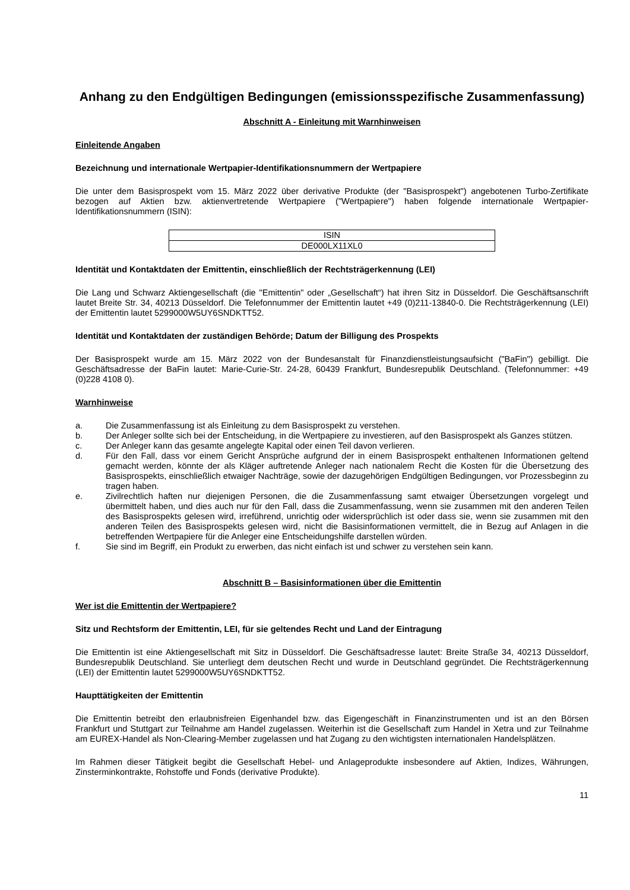Anhang zu den Endgültigen Bedingungen (emissionsspezifische Zusammenfassung)
Abschnitt A - Einleitung mit Warnhinweisen
Einleitende Angaben
Bezeichnung und internationale Wertpapier-Identifikationsnummern der Wertpapiere
Die unter dem Basisprospekt vom 15. März 2022 über derivative Produkte (der "Basisprospekt") angebotenen Turbo-Zertifikate bezogen auf Aktien bzw. aktienvertretende Wertpapiere ("Wertpapiere") haben folgende internationale Wertpapier-Identifikationsnummern (ISIN):
| ISIN |
| DE000LX11XL0 |
Identität und Kontaktdaten der Emittentin, einschließlich der Rechtsträgerkennung (LEI)
Die Lang und Schwarz Aktiengesellschaft (die "Emittentin" oder „Gesellschaft“) hat ihren Sitz in Düsseldorf. Die Geschäftsanschrift lautet Breite Str. 34, 40213 Düsseldorf. Die Telefonnummer der Emittentin lautet +49 (0)211-13840-0. Die Rechtsträgerkennung (LEI) der Emittentin lautet 5299000W5UY6SNDKTT52.
Identität und Kontaktdaten der zuständigen Behörde; Datum der Billigung des Prospekts
Der Basisprospekt wurde am 15. März 2022 von der Bundesanstalt für Finanzdienstleistungsaufsicht ("BaFin") gebilligt. Die Geschäftsadresse der BaFin lautet: Marie-Curie-Str. 24-28, 60439 Frankfurt, Bundesrepublik Deutschland. (Telefonnummer: +49 (0)228 4108 0).
Warnhinweise
a. Die Zusammenfassung ist als Einleitung zu dem Basisprospekt zu verstehen.
b. Der Anleger sollte sich bei der Entscheidung, in die Wertpapiere zu investieren, auf den Basisprospekt als Ganzes stützen.
c. Der Anleger kann das gesamte angelegte Kapital oder einen Teil davon verlieren.
d. Für den Fall, dass vor einem Gericht Ansprüche aufgrund der in einem Basisprospekt enthaltenen Informationen geltend gemacht werden, könnte der als Kläger auftretende Anleger nach nationalem Recht die Kosten für die Übersetzung des Basisprospekts, einschließlich etwaiger Nachträge, sowie der dazugehörigen Endgültigen Bedingungen, vor Prozessbeginn zu tragen haben.
e. Zivilrechtlich haften nur diejenigen Personen, die die Zusammenfassung samt etwaiger Übersetzungen vorgelegt und übermittelt haben, und dies auch nur für den Fall, dass die Zusammenfassung, wenn sie zusammen mit den anderen Teilen des Basisprospekts gelesen wird, irreführend, unrichtig oder widersprüchlich ist oder dass sie, wenn sie zusammen mit den anderen Teilen des Basisprospekts gelesen wird, nicht die Basisinformationen vermittelt, die in Bezug auf Anlagen in die betreffenden Wertpapiere für die Anleger eine Entscheidungshilfe darstellen würden.
f. Sie sind im Begriff, ein Produkt zu erwerben, das nicht einfach ist und schwer zu verstehen sein kann.
Abschnitt B – Basisinformationen über die Emittentin
Wer ist die Emittentin der Wertpapiere?
Sitz und Rechtsform der Emittentin, LEI, für sie geltendes Recht und Land der Eintragung
Die Emittentin ist eine Aktiengesellschaft mit Sitz in Düsseldorf. Die Geschäftsadresse lautet: Breite Straße 34, 40213 Düsseldorf, Bundesrepublik Deutschland. Sie unterliegt dem deutschen Recht und wurde in Deutschland gegründet. Die Rechtsträgerkennung (LEI) der Emittentin lautet 5299000W5UY6SNDKTT52.
Haupttätigkeiten der Emittentin
Die Emittentin betreibt den erlaubnisfreien Eigenhandel bzw. das Eigengeschäft in Finanzinstrumenten und ist an den Börsen Frankfurt und Stuttgart zur Teilnahme am Handel zugelassen. Weiterhin ist die Gesellschaft zum Handel in Xetra und zur Teilnahme am EUREX-Handel als Non-Clearing-Member zugelassen und hat Zugang zu den wichtigsten internationalen Handelsplätzen.
Im Rahmen dieser Tätigkeit begibt die Gesellschaft Hebel- und Anlageprodukte insbesondere auf Aktien, Indizes, Währungen, Zinsterminkontrakte, Rohstoffe und Fonds (derivative Produkte).
11